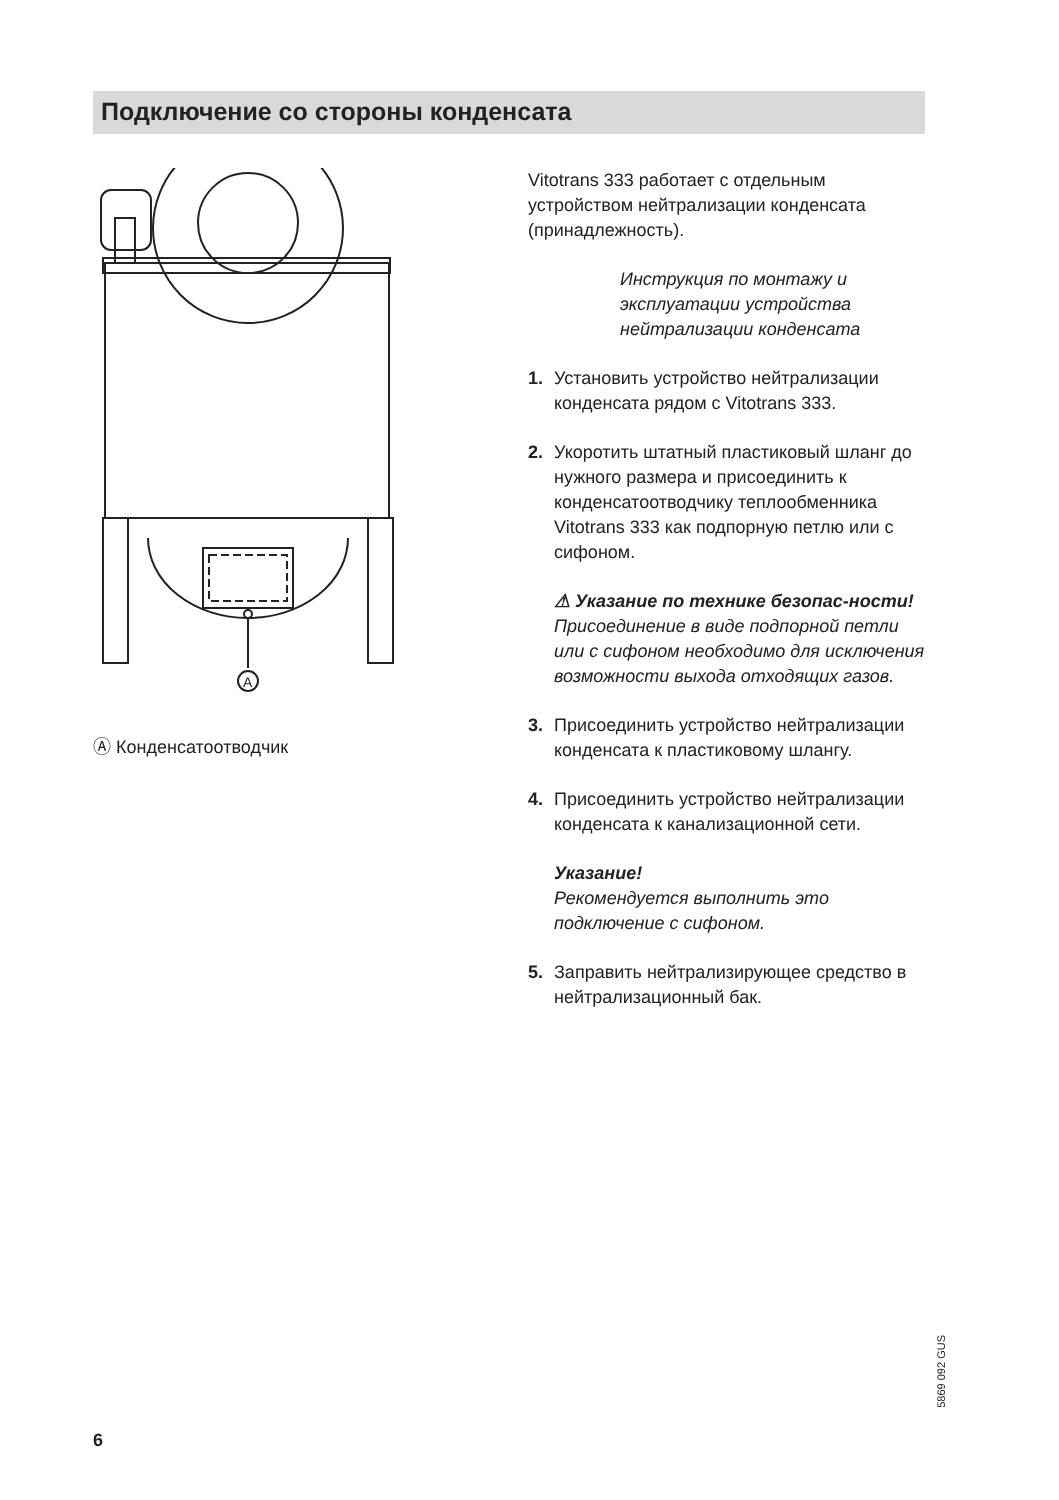Подключение со стороны конденсата
A
Ⓐ Конденсатоотводчик
Vitotrans 333 работает с отдельным устройством нейтрализации конденсата (принадлежность).
Инструкция по монтажу и эксплуатации устройства нейтрализации конденсата
1. Установить устройство нейтрализации конденсата рядом с Vitotrans 333.
2. Укоротить штатный пластиковый шланг до нужного размера и присоединить к конденсатоотводчику теплообменника Vitotrans 333 как подпорную петлю или с сифоном.
⚠ Указание по технике безопас-ности!
Присоединение в виде подпорной петли или с сифоном необходимо для исключения возможности выхода отходящих газов.
3. Присоединить устройство нейтрализации конденсата к пластиковому шлангу.
4. Присоединить устройство нейтрализации конденсата к канализационной сети.
Указание!
Рекомендуется выполнить это подключение с сифоном.
5. Заправить нейтрализирующее средство в нейтрализационный бак.
5869 092 GUS
6